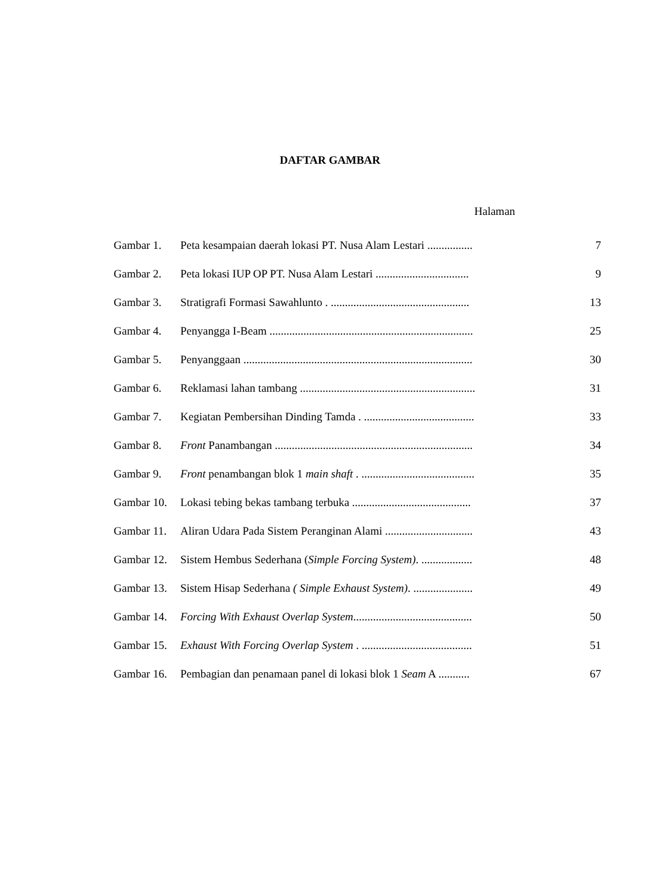DAFTAR GAMBAR
Halaman
| Gambar 1. | Peta kesampaian daerah lokasi PT. Nusa Alam Lestari ................ | 7 |
| Gambar 2. | Peta lokasi IUP OP PT. Nusa Alam Lestari ................................. | 9 |
| Gambar 3. | Stratigrafi Formasi Sawahlunto . ................................................. | 13 |
| Gambar 4. | Penyangga I-Beam ........................................................................ | 25 |
| Gambar 5. | Penyanggaan ................................................................................. | 30 |
| Gambar 6. | Reklamasi lahan tambang .............................................................. | 31 |
| Gambar 7. | Kegiatan Pembersihan Dinding Tamda . ....................................... | 33 |
| Gambar 8. | Front Panambangan ...................................................................... | 34 |
| Gambar 9. | Front penambangan blok 1 main shaft . ........................................ | 35 |
| Gambar 10. | Lokasi tebing bekas tambang terbuka .......................................... | 37 |
| Gambar 11. | Aliran Udara Pada Sistem Peranginan Alami ............................... | 43 |
| Gambar 12. | Sistem Hembus Sederhana ( Simple Forcing System) . .................. | 48 |
| Gambar 13. | Sistem Hisap Sederhana ( Simple Exhaust System) . ..................... | 49 |
| Gambar 14. | Forcing With Exhaust Overlap System .......................................... | 50 |
| Gambar 15. | Exhaust With Forcing Overlap System . ....................................... | 51 |
| Gambar 16. | Pembagian dan penamaan panel di lokasi blok 1 Seam A ........... | 67 |